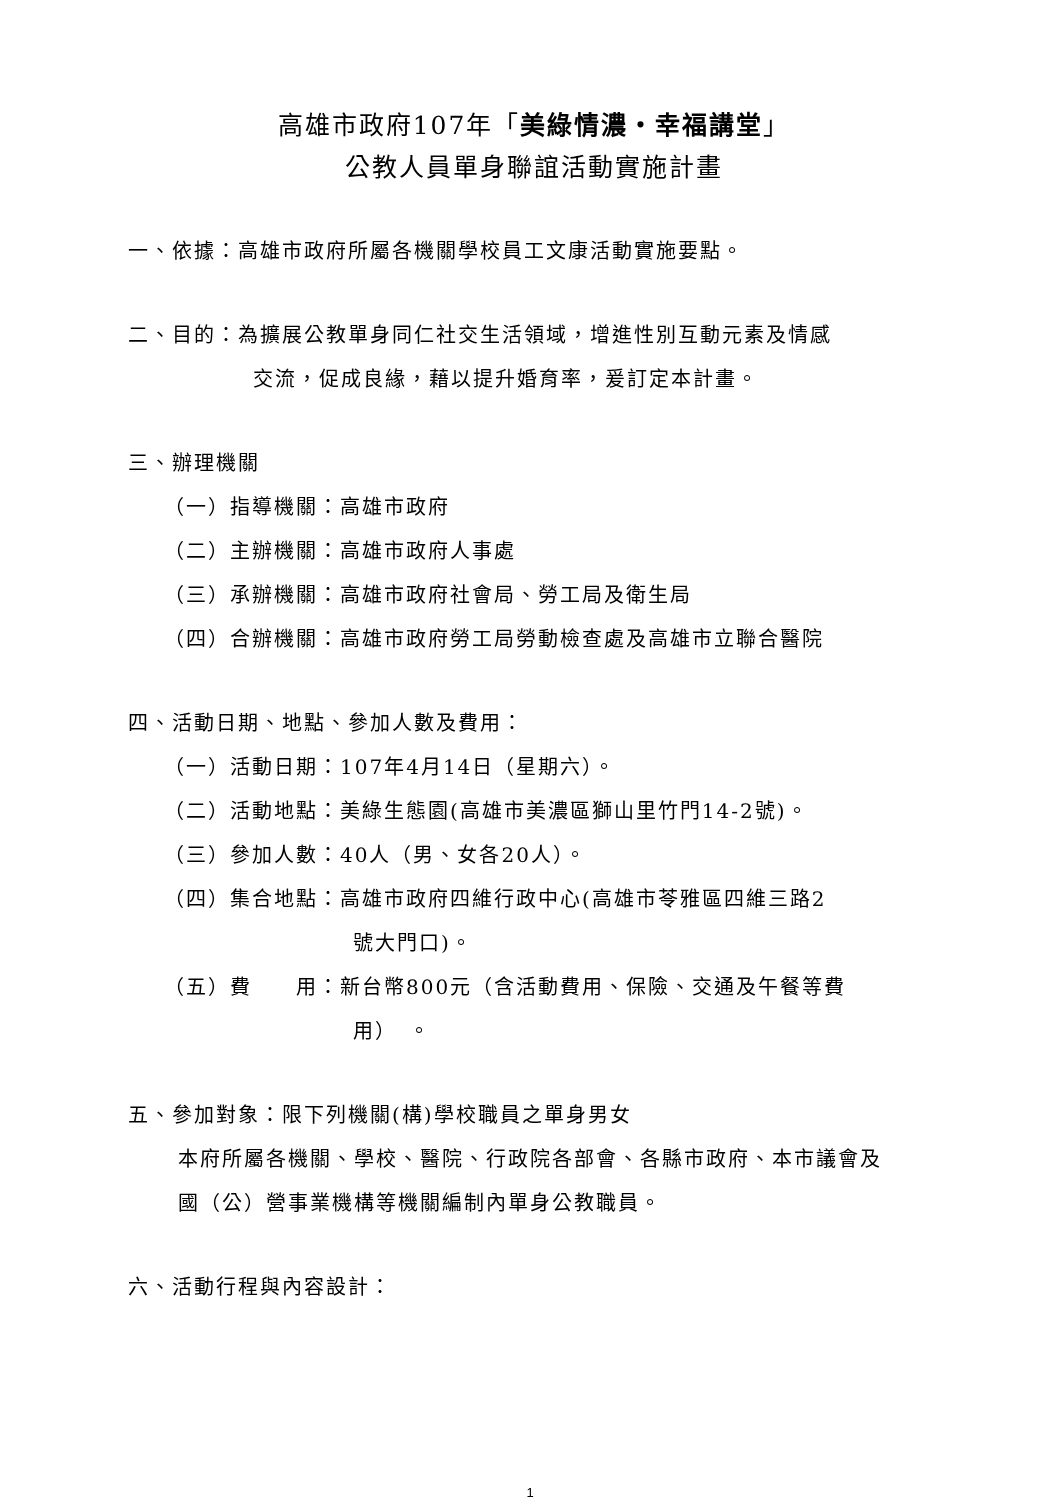高雄市政府107年「美綠情濃・幸福講堂」
公教人員單身聯誼活動實施計畫
一、依據：高雄市政府所屬各機關學校員工文康活動實施要點。
二、目的：為擴展公教單身同仁社交生活領域，增進性別互動元素及情感
交流，促成良緣，藉以提升婚育率，爰訂定本計畫。
三、辦理機關
（一）指導機關：高雄市政府
（二）主辦機關：高雄市政府人事處
（三）承辦機關：高雄市政府社會局、勞工局及衛生局
（四）合辦機關：高雄市政府勞工局勞動檢查處及高雄市立聯合醫院
四、活動日期、地點、參加人數及費用：
（一）活動日期：107年4月14日（星期六）。
（二）活動地點：美綠生態園(高雄市美濃區獅山里竹門14-2號)。
（三）參加人數：40人（男、女各20人）。
（四）集合地點：高雄市政府四維行政中心(高雄市苓雅區四維三路2
號大門口)。
（五）費　　用：新台幣800元（含活動費用、保險、交通及午餐等費
用）　。
五、參加對象：限下列機關(構)學校職員之單身男女
本府所屬各機關、學校、醫院、行政院各部會、各縣市政府、本市議會及
國（公）營事業機構等機關編制內單身公教職員。
六、活動行程與內容設計：
1